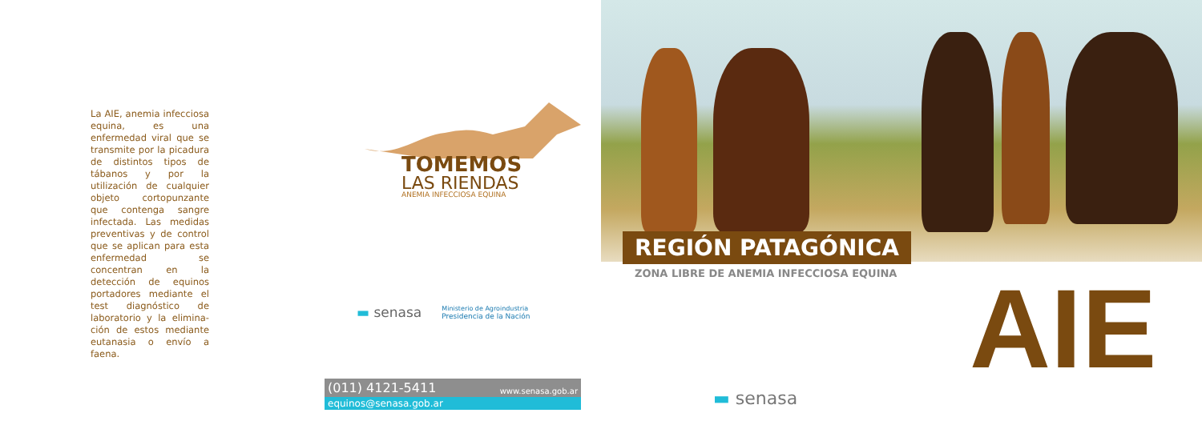La AIE, anemia infecciosa equina, es una enfermedad viral que se transmite por la picadura de distintos tipos de tábanos y por la utilización de cualquier objeto cortopunzante que contenga sangre infectada. Las medidas preventivas y de control que se aplican para esta enfermedad se concentran en la detección de equinos portadores me­diante el test diagnóstico de laboratorio y la elimina­ción de estos mediante eutanasia o envío a faena.
TOMEMOS
LAS RIENDAS
ANEMIA INFECCIOSA EQUINA
▬ senasa Ministerio de Agroindustria
Presidencia de la Nación
(011) 4121-5411 www.senasa.gob.ar
equinos@senasa.gob.ar
REGIÓN PATAGÓNICA
ZONA LIBRE DE ANEMIA INFECCIOSA EQUINA
AIE
▬ senasa